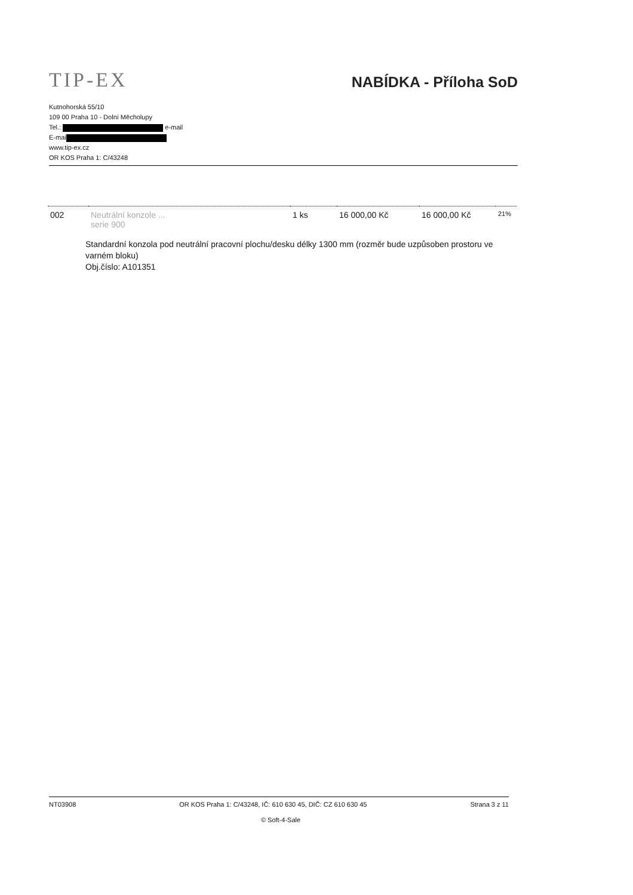TIP-EX
NABÍDKA - Příloha SoD
Kutnohorská 55/10
109 00 Praha 10 - Dolní Měcholupy
Tel.: e-mail
E-mai
www.tip-ex.cz
OR KOS Praha 1: C/43248
| 002 | Neutrální konzole ... serie 900 | 1 ks | 16 000,00 Kč | 16 000,00 Kč | 21% |
Standardní konzola pod neutrální pracovní plochu/desku délky 1300 mm (rozměr bude uzpůsoben prostoru ve varném bloku)
Obj.číslo: A101351
NT03908 OR KOS Praha 1: C/43248, IČ: 610 630 45, DIČ: CZ 610 630 45 Strana 3 z 11
© Soft-4-Sale